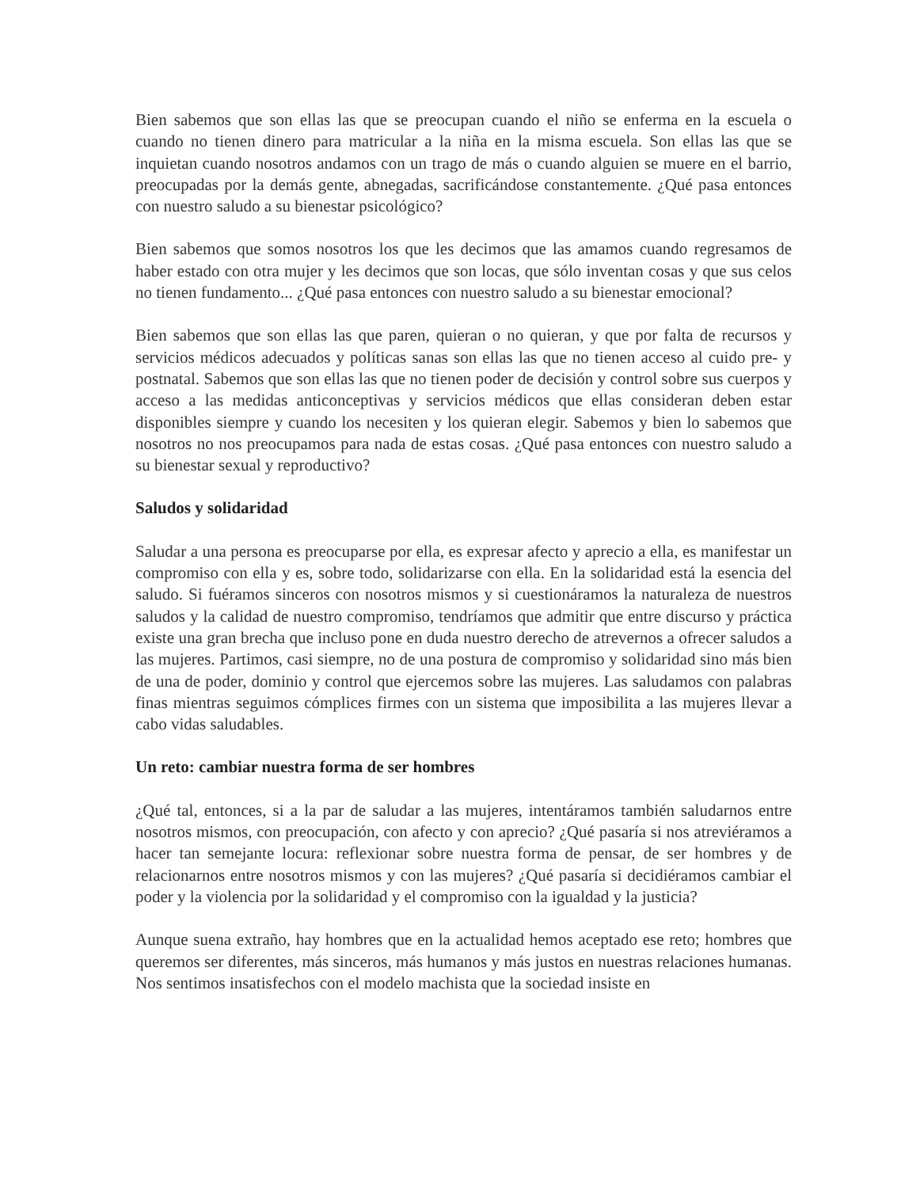Bien sabemos que son ellas las que se preocupan cuando el niño se enferma en la escuela o cuando no tienen dinero para matricular a la niña en la misma escuela. Son ellas las que se inquietan cuando nosotros andamos con un trago de más o cuando alguien se muere en el barrio, preocupadas por la demás gente, abnegadas, sacrificándose constantemente. ¿Qué pasa entonces con nuestro saludo a su bienestar psicológico?
Bien sabemos que somos nosotros los que les decimos que las amamos cuando regresamos de haber estado con otra mujer y les decimos que son locas, que sólo inventan cosas y que sus celos no tienen fundamento... ¿Qué pasa entonces con nuestro saludo a su bienestar emocional?
Bien sabemos que son ellas las que paren, quieran o no quieran, y que por falta de recursos y servicios médicos adecuados y políticas sanas son ellas las que no tienen acceso al cuido pre- y postnatal. Sabemos que son ellas las que no tienen poder de decisión y control sobre sus cuerpos y acceso a las medidas anticonceptivas y servicios médicos que ellas consideran deben estar disponibles siempre y cuando los necesiten y los quieran elegir. Sabemos y bien lo sabemos que nosotros no nos preocupamos para nada de estas cosas. ¿Qué pasa entonces con nuestro saludo a su bienestar sexual y reproductivo?
Saludos y solidaridad
Saludar a una persona es preocuparse por ella, es expresar afecto y aprecio a ella, es manifestar un compromiso con ella y es, sobre todo, solidarizarse con ella. En la solidaridad está la esencia del saludo. Si fuéramos sinceros con nosotros mismos y si cuestionáramos la naturaleza de nuestros saludos y la calidad de nuestro compromiso, tendríamos que admitir que entre discurso y práctica existe una gran brecha que incluso pone en duda nuestro derecho de atrevernos a ofrecer saludos a las mujeres. Partimos, casi siempre, no de una postura de compromiso y solidaridad sino más bien de una de poder, dominio y control que ejercemos sobre las mujeres. Las saludamos con palabras finas mientras seguimos cómplices firmes con un sistema que imposibilita a las mujeres llevar a cabo vidas saludables.
Un reto: cambiar nuestra forma de ser hombres
¿Qué tal, entonces, si a la par de saludar a las mujeres, intentáramos también saludarnos entre nosotros mismos, con preocupación, con afecto y con aprecio? ¿Qué pasaría si nos atreviéramos a hacer tan semejante locura: reflexionar sobre nuestra forma de pensar, de ser hombres y de relacionarnos entre nosotros mismos y con las mujeres? ¿Qué pasaría si decidiéramos cambiar el poder y la violencia por la solidaridad y el compromiso con la igualdad y la justicia?
Aunque suena extraño, hay hombres que en la actualidad hemos aceptado ese reto; hombres que queremos ser diferentes, más sinceros, más humanos y más justos en nuestras relaciones humanas. Nos sentimos insatisfechos con el modelo machista que la sociedad insiste en